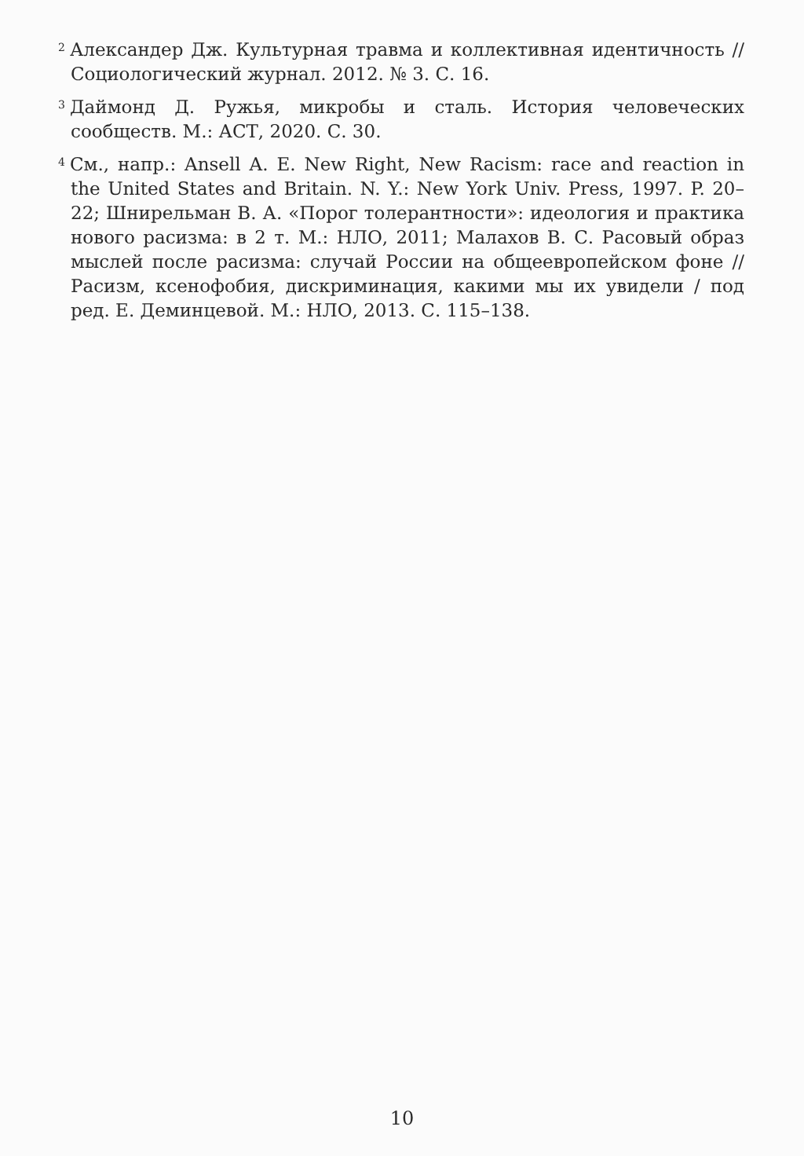<sup>2</sup> Александер Дж. Культурная травма и коллективная идентичность // Социологический журнал. 2012. № 3. С. 16.
<sup>3</sup> Даймонд Д. Ружья, микробы и сталь. История человеческих сообществ. М.: АСТ, 2020. С. 30.
<sup>4</sup> См., напр.: Ansell A. E. New Right, New Racism: race and reaction in the United States and Britain. N. Y.: New York Univ. Press, 1997. P. 20–22; Шнирельман В. А. «Порог толерантности»: идеология и практика нового расизма: в 2 т. М.: НЛО, 2011; Малахов В. С. Расовый образ мыслей после расизма: случай России на общеевропейском фоне // Расизм, ксенофобия, дискриминация, какими мы их увидели / под ред. Е. Деминцевой. М.: НЛО, 2013. С. 115–138.
10